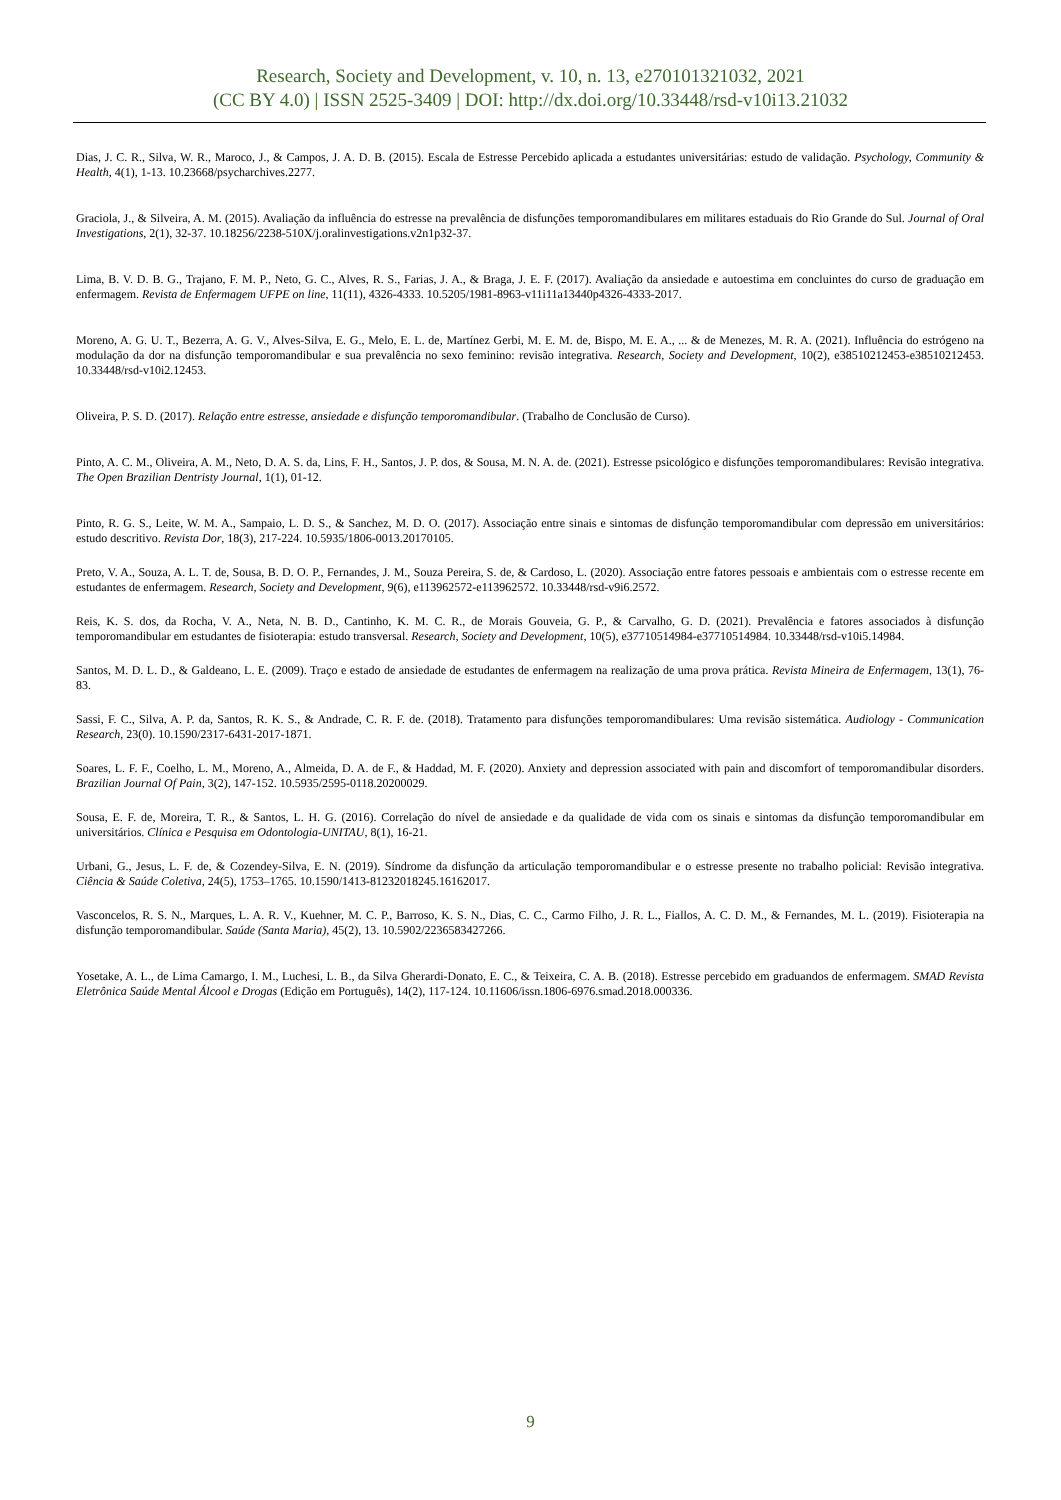Research, Society and Development, v. 10, n. 13, e270101321032, 2021
(CC BY 4.0) | ISSN 2525-3409 | DOI: http://dx.doi.org/10.33448/rsd-v10i13.21032
Dias, J. C. R., Silva, W. R., Maroco, J., & Campos, J. A. D. B. (2015). Escala de Estresse Percebido aplicada a estudantes universitárias: estudo de validação. Psychology, Community & Health, 4(1), 1-13. 10.23668/psycharchives.2277.
Graciola, J., & Silveira, A. M. (2015). Avaliação da influência do estresse na prevalência de disfunções temporomandibulares em militares estaduais do Rio Grande do Sul. Journal of Oral Investigations, 2(1), 32-37. 10.18256/2238-510X/j.oralinvestigations.v2n1p32-37.
Lima, B. V. D. B. G., Trajano, F. M. P., Neto, G. C., Alves, R. S., Farias, J. A., & Braga, J. E. F. (2017). Avaliação da ansiedade e autoestima em concluintes do curso de graduação em enfermagem. Revista de Enfermagem UFPE on line, 11(11), 4326-4333. 10.5205/1981-8963-v11i11a13440p4326-4333-2017.
Moreno, A. G. U. T., Bezerra, A. G. V., Alves-Silva, E. G., Melo, E. L. de, Martínez Gerbi, M. E. M. de, Bispo, M. E. A., ... & de Menezes, M. R. A. (2021). Influência do estrógeno na modulação da dor na disfunção temporomandibular e sua prevalência no sexo feminino: revisão integrativa. Research, Society and Development, 10(2), e38510212453-e38510212453. 10.33448/rsd-v10i2.12453.
Oliveira, P. S. D. (2017). Relação entre estresse, ansiedade e disfunção temporomandibular. (Trabalho de Conclusão de Curso).
Pinto, A. C. M., Oliveira, A. M., Neto, D. A. S. da, Lins, F. H., Santos, J. P. dos, & Sousa, M. N. A. de. (2021). Estresse psicológico e disfunções temporomandibulares: Revisão integrativa. The Open Brazilian Dentristy Journal, 1(1), 01-12.
Pinto, R. G. S., Leite, W. M. A., Sampaio, L. D. S., & Sanchez, M. D. O. (2017). Associação entre sinais e sintomas de disfunção temporomandibular com depressão em universitários: estudo descritivo. Revista Dor, 18(3), 217-224. 10.5935/1806-0013.20170105.
Preto, V. A., Souza, A. L. T. de, Sousa, B. D. O. P., Fernandes, J. M., Souza Pereira, S. de, & Cardoso, L. (2020). Associação entre fatores pessoais e ambientais com o estresse recente em estudantes de enfermagem. Research, Society and Development, 9(6), e113962572-e113962572. 10.33448/rsd-v9i6.2572.
Reis, K. S. dos, da Rocha, V. A., Neta, N. B. D., Cantinho, K. M. C. R., de Morais Gouveia, G. P., & Carvalho, G. D. (2021). Prevalência e fatores associados à disfunção temporomandibular em estudantes de fisioterapia: estudo transversal. Research, Society and Development, 10(5), e37710514984-e37710514984. 10.33448/rsd-v10i5.14984.
Santos, M. D. L. D., & Galdeano, L. E. (2009). Traço e estado de ansiedade de estudantes de enfermagem na realização de uma prova prática. Revista Mineira de Enfermagem, 13(1), 76-83.
Sassi, F. C., Silva, A. P. da, Santos, R. K. S., & Andrade, C. R. F. de. (2018). Tratamento para disfunções temporomandibulares: Uma revisão sistemática. Audiology - Communication Research, 23(0). 10.1590/2317-6431-2017-1871.
Soares, L. F. F., Coelho, L. M., Moreno, A., Almeida, D. A. de F., & Haddad, M. F. (2020). Anxiety and depression associated with pain and discomfort of temporomandibular disorders. Brazilian Journal Of Pain, 3(2), 147-152. 10.5935/2595-0118.20200029.
Sousa, E. F. de, Moreira, T. R., & Santos, L. H. G. (2016). Correlação do nível de ansiedade e da qualidade de vida com os sinais e sintomas da disfunção temporomandibular em universitários. Clínica e Pesquisa em Odontologia-UNITAU, 8(1), 16-21.
Urbani, G., Jesus, L. F. de, & Cozendey-Silva, E. N. (2019). Síndrome da disfunção da articulação temporomandibular e o estresse presente no trabalho policial: Revisão integrativa. Ciência & Saúde Coletiva, 24(5), 1753–1765. 10.1590/1413-81232018245.16162017.
Vasconcelos, R. S. N., Marques, L. A. R. V., Kuehner, M. C. P., Barroso, K. S. N., Dias, C. C., Carmo Filho, J. R. L., Fiallos, A. C. D. M., & Fernandes, M. L. (2019). Fisioterapia na disfunção temporomandibular. Saúde (Santa Maria), 45(2), 13. 10.5902/2236583427266.
Yosetake, A. L., de Lima Camargo, I. M., Luchesi, L. B., da Silva Gherardi-Donato, E. C., & Teixeira, C. A. B. (2018). Estresse percebido em graduandos de enfermagem. SMAD Revista Eletrônica Saúde Mental Álcool e Drogas (Edição em Português), 14(2), 117-124. 10.11606/issn.1806-6976.smad.2018.000336.
9